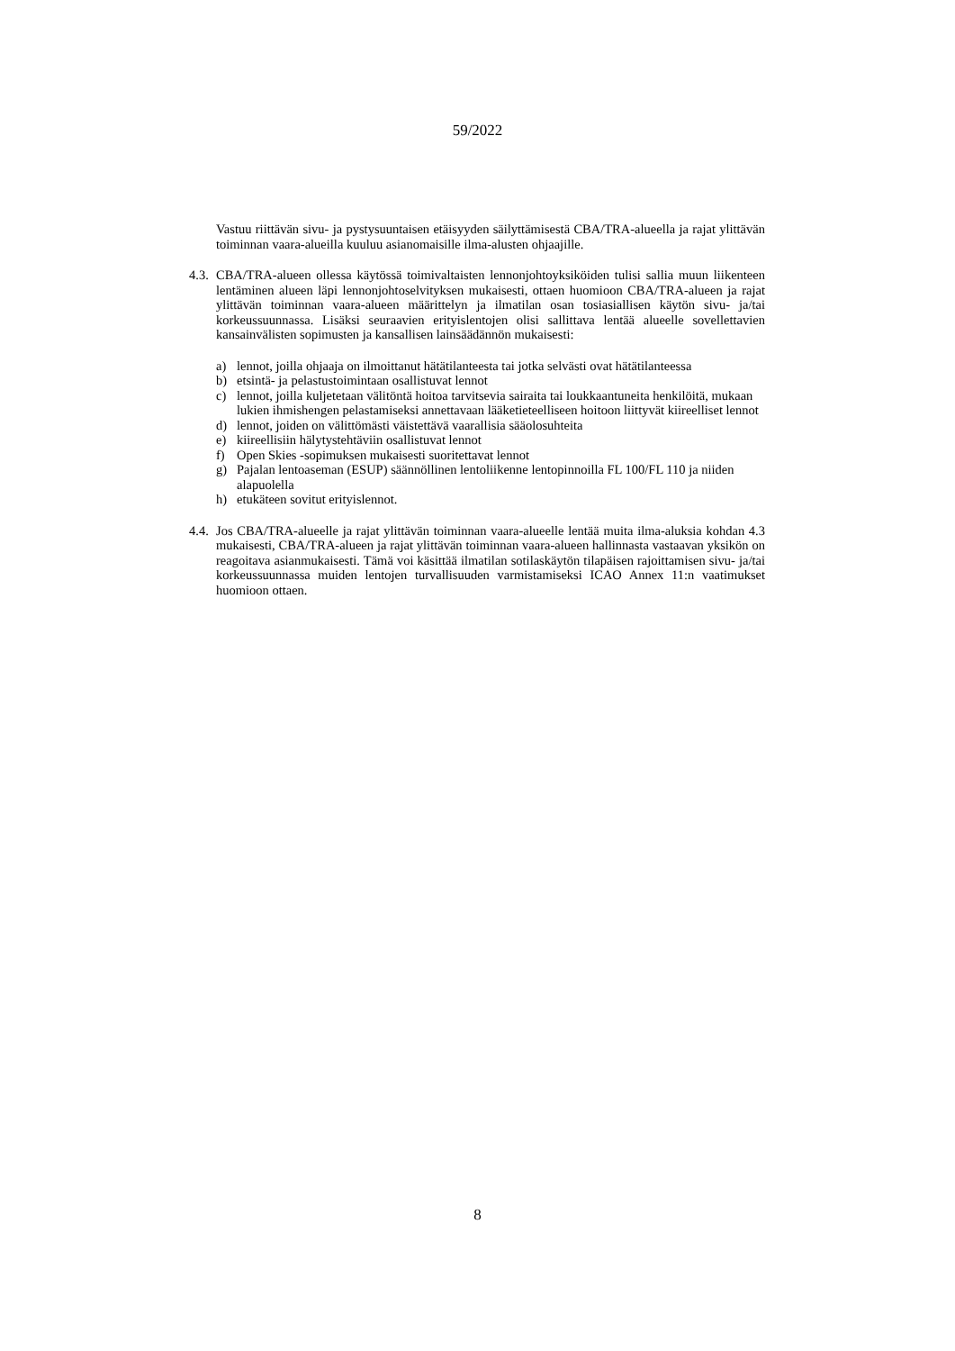59/2022
Vastuu riittävän sivu- ja pystysuuntaisen etäisyyden säilyttämisestä CBA/TRA-alueella ja rajat ylittävän toiminnan vaara-alueilla kuuluu asianomaisille ilma-alusten ohjaajille.
4.3.
CBA/TRA-alueen ollessa käytössä toimivaltaisten lennonjohtoyksiköiden tulisi sallia muun liikenteen lentäminen alueen läpi lennonjohtoselvityksen mukaisesti, ottaen huomioon CBA/TRA-alueen ja rajat ylittävän toiminnan vaara-alueen määrittelyn ja ilmatilan osan tosiasiallisen käytön sivu- ja/tai korkeussuunnassa. Lisäksi seuraavien erityislentojen olisi sallittava lentää alueelle sovellettavien kansainvälisten sopimusten ja kansallisen lainsäädännön mukaisesti:
a) lennot, joilla ohjaaja on ilmoittanut hätätilanteesta tai jotka selvästi ovat hätätilanteessa
b) etsintä- ja pelastustoimintaan osallistuvat lennot
c) lennot, joilla kuljetetaan välitöntä hoitoa tarvitsevia sairaita tai loukkaantuneita henkilöitä, mukaan lukien ihmishengen pelastamiseksi annettavaan lääketieteelliseen hoitoon liittyvät kiireelliset lennot
d) lennot, joiden on välittömästi väistettävä vaarallisia sääolosuhteita
e) kiireellisiin hälytystehtäviin osallistuvat lennot
f) Open Skies -sopimuksen mukaisesti suoritettavat lennot
g) Pajalan lentoaseman (ESUP) säännöllinen lentoliikenne lentopinnoilla FL 100/FL 110 ja niiden alapuolella
h) etukäteen sovitut erityislennot.
4.4.
Jos CBA/TRA-alueelle ja rajat ylittävän toiminnan vaara-alueelle lentää muita ilma-aluksia kohdan 4.3 mukaisesti, CBA/TRA-alueen ja rajat ylittävän toiminnan vaara-alueen hallinnasta vastaavan yksikön on reagoitava asianmukaisesti. Tämä voi käsittää ilmatilan sotilaskäytön tilapäisen rajoittamisen sivu- ja/tai korkeussuunnassa muiden lentojen turvallisuuden varmistamiseksi ICAO Annex 11:n vaatimukset huomioon ottaen.
8